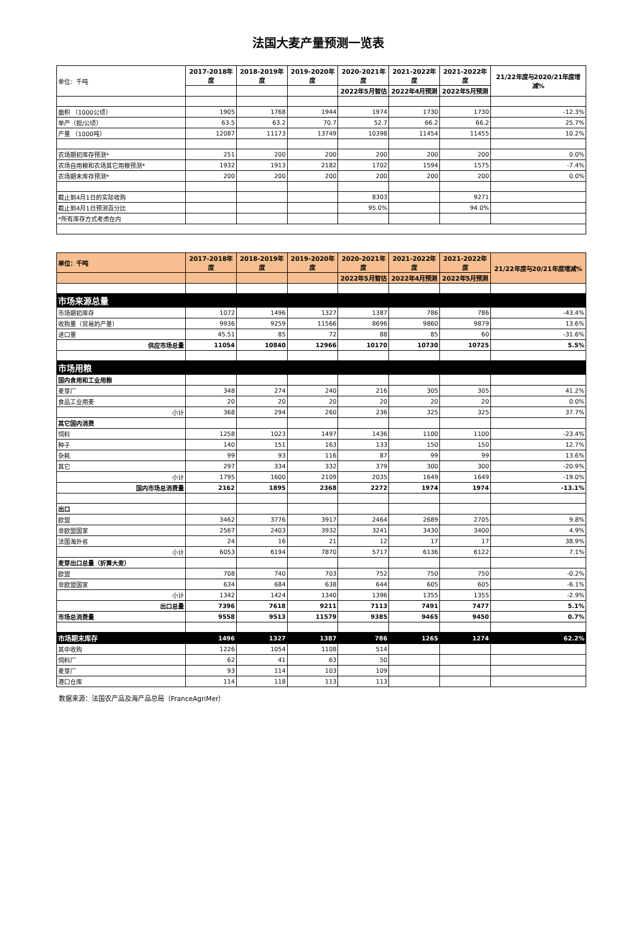法国大麦产量预测一览表
| 单位：千吨 | 2017-2018年度 | 2018-2019年度 | 2019-2020年度 | 2020-2021年度 | 2021-2022年度 | 2021-2022年度 | 21/22年度与2020/21年度增减% |
| | | | | 2022年5月暂估 | 2022年4月预测 | 2022年5月预测 | |
| 面积 （1000公顷） | 1905 | 1768 | 1944 | 1974 | 1730 | 1730 | -12.3% |
| 单产（担/公顷） | 63.5 | 63.2 | 70.7 | 52.7 | 66.2 | 66.2 | 25.7% |
| 产量 （1000吨） | 12087 | 11173 | 13749 | 10398 | 11454 | 11455 | 10.2% |
| 农场期初库存预测* | 251 | 200 | 200 | 200 | 200 | 200 | 0.0% |
| 农场自用粮和农场其它用粮预测* | 1932 | 1913 | 2182 | 1702 | 1594 | 1575 | -7.4% |
| 农场期末库存预测* | 200 | 200 | 200 | 200 | 200 | 200 | 0.0% |
| 截止到4月1日的实际收购 | | | | 8303 | | 9271 | |
| 截止到4月1日预测百分比 | | | | 95.0% | | 94.0% | |
| *所有库存方式考虑在内 | | | | | | | |
| 单位：千吨 | 2017-2018年度 | 2018-2019年度 | 2019-2020年度 | 2020-2021年度 | 2021-2022年度 | 2021-2022年度 | 21/22年度与20/21年度增减% |
| | | | | 2022年5月暂估 | 2022年4月预测 | 2022年5月预测 | |
| 市场来源总量 | | | | | | | |
| 市场期初库存 | 1072 | 1496 | 1327 | 1387 | 786 | 786 | -43.4% |
| 收购量（贸易的产量） | 9936 | 9259 | 11566 | 8696 | 9860 | 9879 | 13.6% |
| 进口量 | 45.51 | 85 | 72 | 88 | 85 | 60 | -31.6% |
| 供应市场总量 | 11054 | 10840 | 12966 | 10170 | 10730 | 10725 | 5.5% |
| 市场用粮 | | | | | | | |
| 国内食用和工业用粮 | | | | | | | |
| 麦芽厂 | 348 | 274 | 240 | 216 | 305 | 305 | 41.2% |
| 食品工业用麦 | 20 | 20 | 20 | 20 | 20 | 20 | 0.0% |
| 小计 | 368 | 294 | 260 | 236 | 325 | 325 | 37.7% |
| 其它国内消费 | | | | | | | |
| 饲料 | 1258 | 1023 | 1497 | 1436 | 1100 | 1100 | -23.4% |
| 种子 | 140 | 151 | 163 | 133 | 150 | 150 | 12.7% |
| 杂耗 | 99 | 93 | 116 | 87 | 99 | 99 | 13.6% |
| 其它 | 297 | 334 | 332 | 379 | 300 | 300 | -20.9% |
| 小计 | 1795 | 1600 | 2109 | 2035 | 1649 | 1649 | -19.0% |
| 国内市场总消费量 | 2162 | 1895 | 2368 | 2272 | 1974 | 1974 | -13.1% |
| 出口 | | | | | | | |
| 欧盟 | 3462 | 3776 | 3917 | 2464 | 2689 | 2705 | 9.8% |
| 非欧盟国家 | 2567 | 2403 | 3932 | 3241 | 3430 | 3400 | 4.9% |
| 法国海外省 | 24 | 16 | 21 | 12 | 17 | 17 | 38.9% |
| 小计 | 6053 | 6194 | 7870 | 5717 | 6136 | 6122 | 7.1% |
| 麦芽出口总量（折算大麦） | | | | | | | |
| 欧盟 | 708 | 740 | 703 | 752 | 750 | 750 | -0.2% |
| 非欧盟国家 | 634 | 684 | 638 | 644 | 605 | 605 | -6.1% |
| 小计 | 1342 | 1424 | 1340 | 1396 | 1355 | 1355 | -2.9% |
| 出口总量 | 7396 | 7618 | 9211 | 7113 | 7491 | 7477 | 5.1% |
| 市场总消费量 | 9558 | 9513 | 11579 | 9385 | 9465 | 9450 | 0.7% |
| 市场期末库存 | 1496 | 1327 | 1387 | 786 | 1265 | 1274 | 62.2% |
| 其中收购 | 1226 | 1054 | 1108 | 514 | | | |
| 饲料厂 | 62 | 41 | 63 | 50 | | | |
| 麦芽厂 | 93 | 114 | 103 | 109 | | | |
| 港口仓库 | 114 | 118 | 113 | 113 | | | |
数据来源：法国农产品及海产品总局（FranceAgriMer）